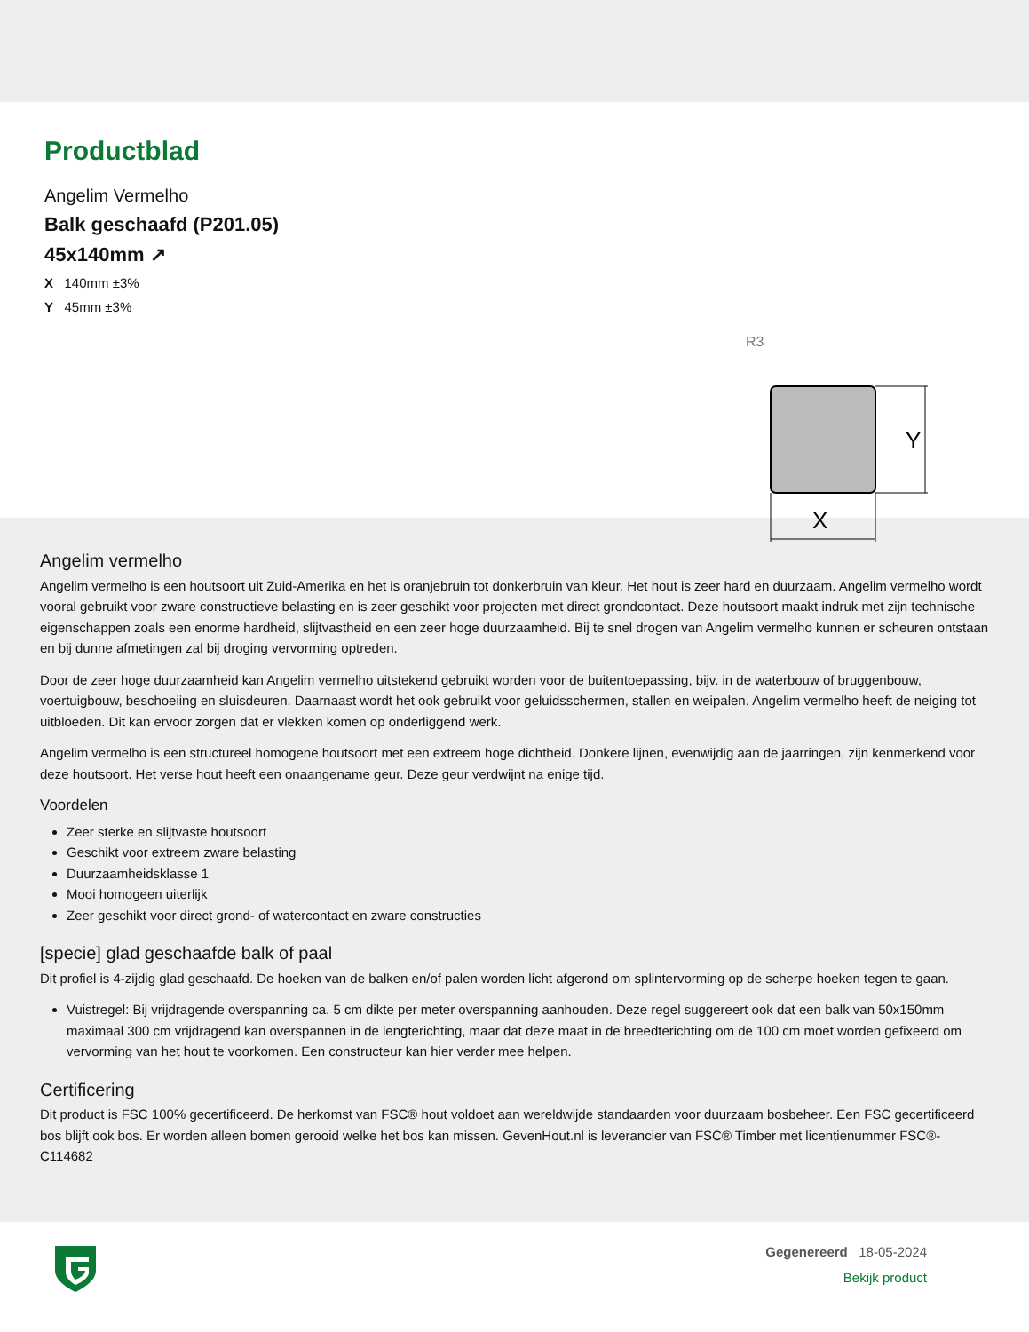Productblad
Angelim Vermelho
Balk geschaafd (P201.05)
45x140mm ↗
X 140mm ±3%
Y 45mm ±3%
Y
X
R3
Angelim vermelho
Angelim vermelho is een houtsoort uit Zuid-Amerika en het is oranjebruin tot donkerbruin van kleur. Het hout is zeer hard en duurzaam. Angelim vermelho wordt vooral gebruikt voor zware constructieve belasting en is zeer geschikt voor projecten met direct grondcontact. Deze houtsoort maakt indruk met zijn technische eigenschappen zoals een enorme hardheid, slijtvastheid en een zeer hoge duurzaamheid. Bij te snel drogen van Angelim vermelho kunnen er scheuren ontstaan en bij dunne afmetingen zal bij droging vervorming optreden.
Door de zeer hoge duurzaamheid kan Angelim vermelho uitstekend gebruikt worden voor de buitentoepassing, bijv. in de waterbouw of bruggenbouw, voertuigbouw, beschoeiing en sluisdeuren. Daarnaast wordt het ook gebruikt voor geluidsschermen, stallen en weipalen. Angelim vermelho heeft de neiging tot uitbloeden. Dit kan ervoor zorgen dat er vlekken komen op onderliggend werk.
Angelim vermelho is een structureel homogene houtsoort met een extreem hoge dichtheid. Donkere lijnen, evenwijdig aan de jaarringen, zijn kenmerkend voor deze houtsoort. Het verse hout heeft een onaangename geur. Deze geur verdwijnt na enige tijd.
Voordelen
Zeer sterke en slijtvaste houtsoort
Geschikt voor extreem zware belasting
Duurzaamheidsklasse 1
Mooi homogeen uiterlijk
Zeer geschikt voor direct grond- of watercontact en zware constructies
[specie] glad geschaafde balk of paal
Dit profiel is 4-zijdig glad geschaafd. De hoeken van de balken en/of palen worden licht afgerond om splintervorming op de scherpe hoeken tegen te gaan.
Vuistregel: Bij vrijdragende overspanning ca. 5 cm dikte per meter overspanning aanhouden. Deze regel suggereert ook dat een balk van 50x150mm maximaal 300 cm vrijdragend kan overspannen in de lengterichting, maar dat deze maat in de breedterichting om de 100 cm moet worden gefixeerd om vervorming van het hout te voorkomen. Een constructeur kan hier verder mee helpen.
Certificering
Dit product is FSC 100% gecertificeerd. De herkomst van FSC® hout voldoet aan wereldwijde standaarden voor duurzaam bosbeheer. Een FSC gecertificeerd bos blijft ook bos. Er worden alleen bomen gerooid welke het bos kan missen. GevenHout.nl is leverancier van FSC® Timber met licentienummer FSC®-C114682
Gegenereerd 18-05-2024
Bekijk product